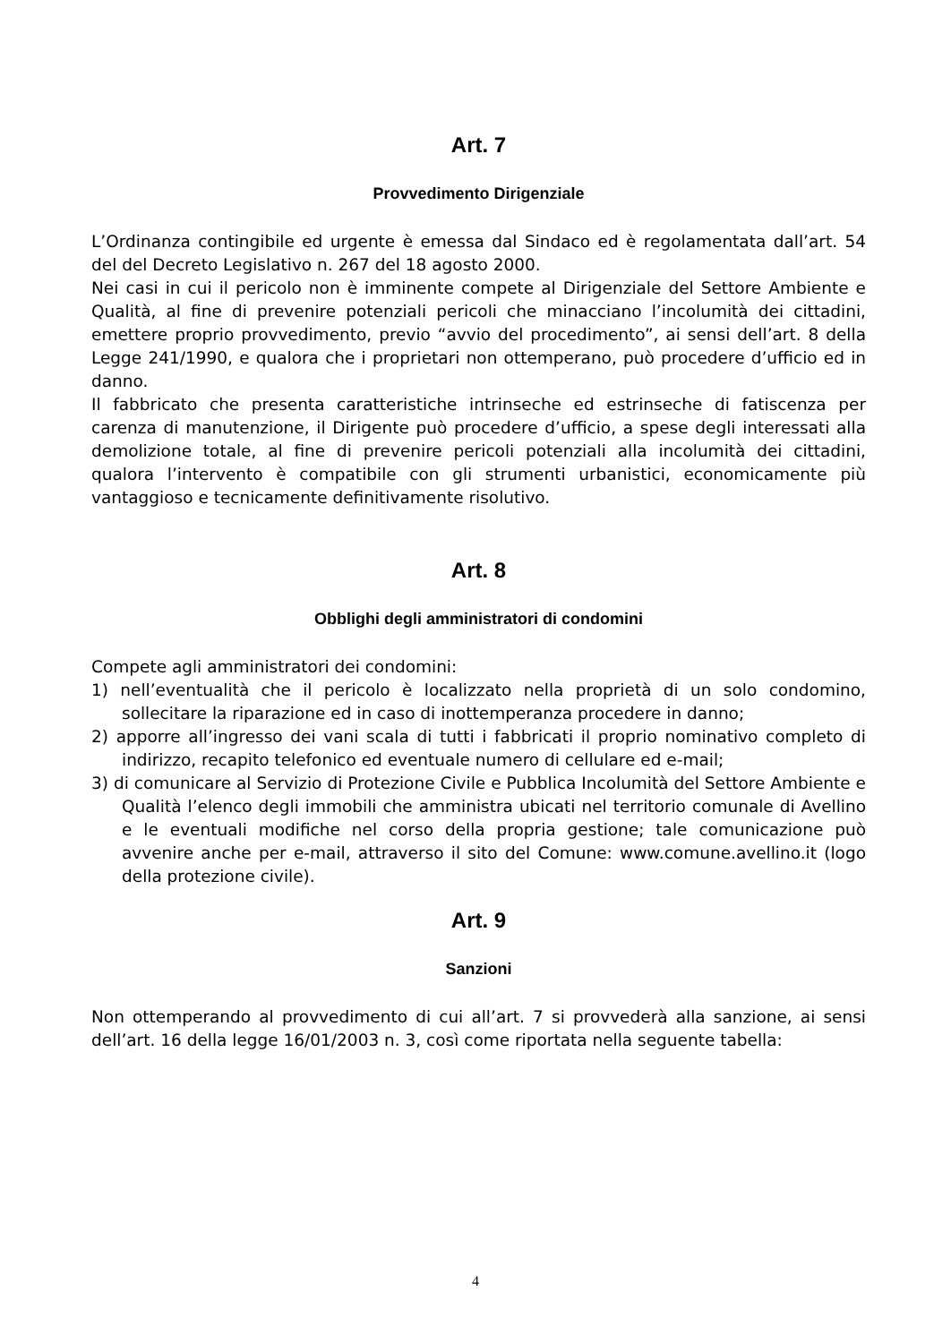Art. 7
Provvedimento Dirigenziale
L’Ordinanza contingibile ed urgente è emessa dal Sindaco ed è regolamentata dall’art. 54 del del Decreto Legislativo n. 267 del 18 agosto 2000.
Nei casi in cui il pericolo non è imminente compete al Dirigenziale del Settore Ambiente e Qualità, al fine di prevenire potenziali pericoli che minacciano l’incolumità dei cittadini, emettere proprio provvedimento, previo “avvio del procedimento”, ai sensi dell’art. 8 della Legge 241/1990, e qualora che i proprietari non ottemperano, può procedere d’ufficio ed in danno.
Il fabbricato che presenta caratteristiche intrinseche ed estrinseche di fatiscenza per carenza di manutenzione, il Dirigente può procedere d’ufficio, a spese degli interessati alla demolizione totale, al fine di prevenire pericoli potenziali alla incolumità dei cittadini, qualora l’intervento è compatibile con gli strumenti urbanistici, economicamente più vantaggioso e tecnicamente definitivamente risolutivo.
Art. 8
Obblighi degli amministratori di condomini
Compete agli amministratori dei condomini:
1) nell’eventualità che il pericolo è localizzato nella proprietà di un solo condomino, sollecitare la riparazione ed in caso di inottemperanza procedere in danno;
2) apporre all’ingresso dei vani scala di tutti i fabbricati il proprio nominativo completo di indirizzo, recapito telefonico ed eventuale numero di cellulare ed e-mail;
3) di comunicare al Servizio di Protezione Civile e Pubblica Incolumità del Settore Ambiente e Qualità l’elenco degli immobili che amministra ubicati nel territorio comunale di Avellino e le eventuali modifiche nel corso della propria gestione; tale comunicazione può avvenire anche per e-mail, attraverso il sito del Comune: www.comune.avellino.it (logo della protezione civile).
Art. 9
Sanzioni
Non ottemperando al provvedimento di cui all’art. 7 si provvederà alla sanzione, ai sensi dell’art. 16 della legge 16/01/2003 n. 3, così come riportata nella seguente tabella:
4